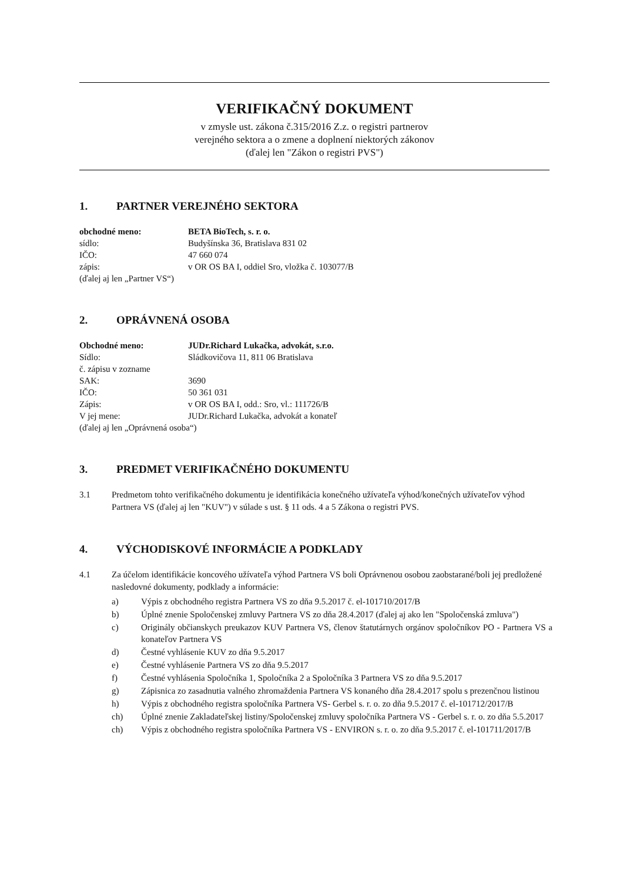VERIFIKAČNÝ DOKUMENT
v zmysle ust. zákona č.315/2016 Z.z. o registri partnerov
verejného sektora a o zmene a doplnení niektorých zákonov
(ďalej len "Zákon o registri PVS")
1. PARTNER VEREJNÉHO SEKTORA
| obchodné meno: | BETA BioTech, s. r. o. |
| sídlo: | Budyšínska 36, Bratislava 831 02 |
| IČO: | 47 660 074 |
| zápis: | v OR OS BA I, oddiel Sro, vložka č. 103077/B |
| (ďalej aj len „Partner VS“) | |
2. OPRÁVNENÁ OSOBA
| Obchodné meno: | JUDr.Richard Lukačka, advokát, s.r.o. |
| Sídlo: | Sládkovičova 11, 811 06 Bratislava |
| č. zápisu v zozname | |
| SAK: | 3690 |
| IČO: | 50 361 031 |
| Zápis: | v OR OS BA I, odd.: Sro, vl.: 111726/B |
| V jej mene: | JUDr.Richard Lukačka, advokát a konateľ |
| (ďalej aj len „Oprávnená osoba“) | |
3. PREDMET VERIFIKAČNÉHO DOKUMENTU
3.1 Predmetom tohto verifikačného dokumentu je identifikácia konečného užívateľa výhod/konečných užívateľov výhod Partnera VS (ďalej aj len "KUV") v súlade s ust. § 11 ods. 4 a 5 Zákona o registri PVS.
4. VÝCHODISKOVÉ INFORMÁCIE A PODKLADY
4.1 Za účelom identifikácie koncového užívateľa výhod Partnera VS boli Oprávnenou osobou zaobstarané/boli jej predložené nasledovné dokumenty, podklady a informácie:
a) Výpis z obchodného registra Partnera VS zo dňa 9.5.2017 č. el-101710/2017/B
b) Úplné znenie Spoločenskej zmluvy Partnera VS zo dňa 28.4.2017 (ďalej aj ako len "Spoločenská zmluva")
c) Originály občianskych preukazov KUV Partnera VS, členov štatutárnych orgánov spoločníkov PO - Partnera VS a konateľov Partnera VS
d) Čestné vyhlásenie KUV zo dňa 9.5.2017
e) Čestné vyhlásenie Partnera VS zo dňa 9.5.2017
f) Čestné vyhlásenia Spoločníka 1, Spoločníka 2 a Spoločníka 3 Partnera VS zo dňa 9.5.2017
g) Zápisnica zo zasadnutia valného zhromaždenia Partnera VS konaného dňa 28.4.2017 spolu s prezenčnou listinou
h) Výpis z obchodného registra spoločníka Partnera VS- Gerbel s. r. o. zo dňa 9.5.2017 č. el-101712/2017/B
ch) Úplné znenie Zakladateľskej listiny/Spoločenskej zmluvy spoločníka Partnera VS - Gerbel s. r. o. zo dňa 5.5.2017
ch) Výpis z obchodného registra spoločníka Partnera VS - ENVIRON s. r. o. zo dňa 9.5.2017 č. el-101711/2017/B